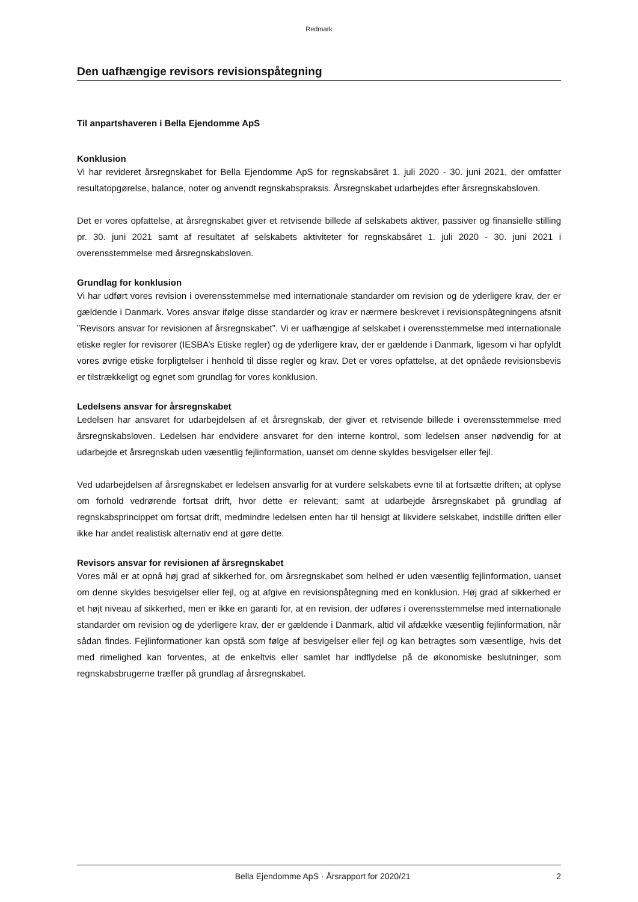Redmark
Den uafhængige revisors revisionspåtegning
Til anpartshaveren i Bella Ejendomme ApS
Konklusion
Vi har revideret årsregnskabet for Bella Ejendomme ApS for regnskabsåret 1. juli 2020 - 30. juni 2021, der omfatter resultatopgørelse, balance, noter og anvendt regnskabspraksis. Årsregnskabet udarbejdes efter årsregnskabsloven.
Det er vores opfattelse, at årsregnskabet giver et retvisende billede af selskabets aktiver, passiver og finansielle stilling pr. 30. juni 2021 samt af resultatet af selskabets aktiviteter for regnskabsåret 1. juli 2020 - 30. juni 2021 i overensstemmelse med årsregnskabsloven.
Grundlag for konklusion
Vi har udført vores revision i overensstemmelse med internationale standarder om revision og de yderligere krav, der er gældende i Danmark. Vores ansvar ifølge disse standarder og krav er nærmere beskrevet i revisionspåtegningens afsnit ”Revisors ansvar for revisionen af årsregnskabet”. Vi er uafhængige af selskabet i overensstemmelse med internationale etiske regler for revisorer (IESBA’s Etiske regler) og de yderligere krav, der er gældende i Danmark, ligesom vi har opfyldt vores øvrige etiske forpligtelser i henhold til disse regler og krav. Det er vores opfattelse, at det opnåede revisionsbevis er tilstrækkeligt og egnet som grundlag for vores konklusion.
Ledelsens ansvar for årsregnskabet
Ledelsen har ansvaret for udarbejdelsen af et årsregnskab, der giver et retvisende billede i overensstemmelse med årsregnskabsloven. Ledelsen har endvidere ansvaret for den interne kontrol, som ledelsen anser nødvendig for at udarbejde et årsregnskab uden væsentlig fejlinformation, uanset om denne skyldes besvigelser eller fejl.
Ved udarbejdelsen af årsregnskabet er ledelsen ansvarlig for at vurdere selskabets evne til at fortsætte driften; at oplyse om forhold vedrørende fortsat drift, hvor dette er relevant; samt at udarbejde årsregnskabet på grundlag af regnskabsprincippet om fortsat drift, medmindre ledelsen enten har til hensigt at likvidere selskabet, indstille driften eller ikke har andet realistisk alternativ end at gøre dette.
Revisors ansvar for revisionen af årsregnskabet
Vores mål er at opnå høj grad af sikkerhed for, om årsregnskabet som helhed er uden væsentlig fejlinformation, uanset om denne skyldes besvigelser eller fejl, og at afgive en revisionspåtegning med en konklusion. Høj grad af sikkerhed er et højt niveau af sikkerhed, men er ikke en garanti for, at en revision, der udføres i overensstemmelse med internationale standarder om revision og de yderligere krav, der er gældende i Danmark, altid vil afdække væsentlig fejlinformation, når sådan findes. Fejlinformationer kan opstå som følge af besvigelser eller fejl og kan betragtes som væsentlige, hvis det med rimelighed kan forventes, at de enkeltvis eller samlet har indflydelse på de økonomiske beslutninger, som regnskabsbrugerne træffer på grundlag af årsregnskabet.
Bella Ejendomme ApS · Årsrapport for 2020/21 2